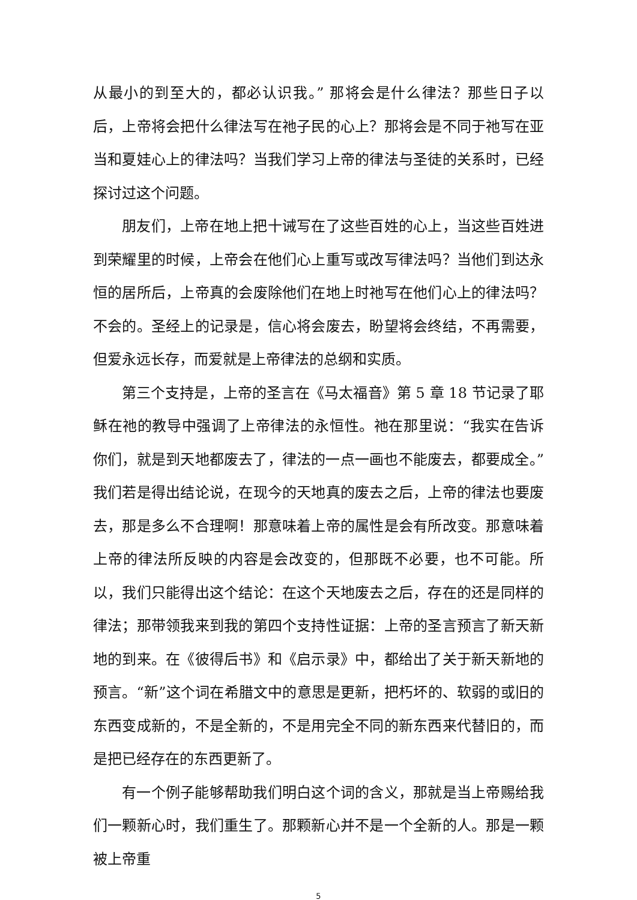从最小的到至大的，都必认识我。” 那将会是什么律法？那些日子以后，上帝将会把什么律法写在祂子民的心上？那将会是不同于祂写在亚当和夏娃心上的律法吗？当我们学习上帝的律法与圣徒的关系时，已经探讨过这个问题。
朋友们，上帝在地上把十诫写在了这些百姓的心上，当这些百姓进到荣耀里的时候，上帝会在他们心上重写或改写律法吗？当他们到达永恒的居所后，上帝真的会废除他们在地上时祂写在他们心上的律法吗？不会的。圣经上的记录是，信心将会废去，盼望将会终结，不再需要，但爱永远长存，而爱就是上帝律法的总纲和实质。
第三个支持是，上帝的圣言在《马太福音》第 5 章 18 节记录了耶稣在祂的教导中强调了上帝律法的永恒性。祂在那里说：“我实在告诉你们，就是到天地都废去了，律法的一点一画也不能废去，都要成全。”我们若是得出结论说，在现今的天地真的废去之后，上帝的律法也要废去，那是多么不合理啊！那意味着上帝的属性是会有所改变。那意味着上帝的律法所反映的内容是会改变的，但那既不必要，也不可能。所以，我们只能得出这个结论：在这个天地废去之后，存在的还是同样的律法；那带领我来到我的第四个支持性证据：上帝的圣言预言了新天新地的到来。在《彼得后书》和《启示录》中，都给出了关于新天新地的预言。“新”这个词在希腊文中的意思是更新，把朽坏的、软弱的或旧的东西变成新的，不是全新的，不是用完全不同的新东西来代替旧的，而是把已经存在的东西更新了。
有一个例子能够帮助我们明白这个词的含义，那就是当上帝赐给我们一颗新心时，我们重生了。那颗新心并不是一个全新的人。那是一颗被上帝重
5